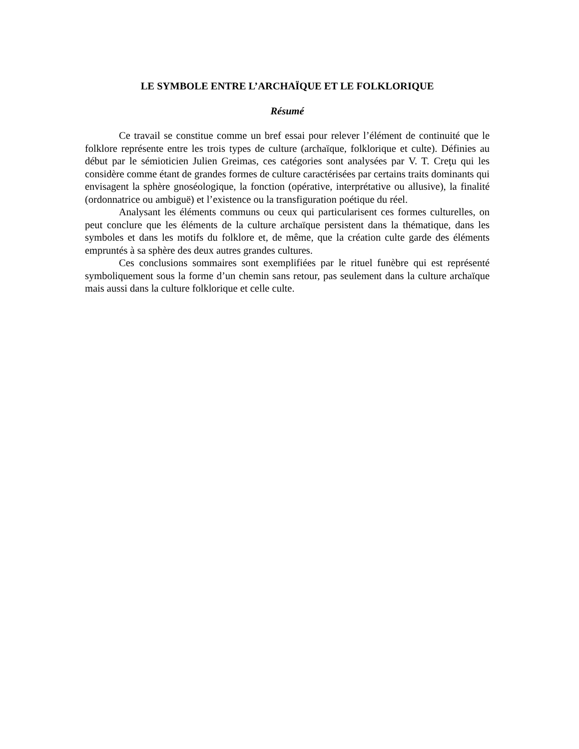LE SYMBOLE ENTRE L’ARCHAÏQUE ET LE FOLKLORIQUE
Résumé
Ce travail se constitue comme un bref essai pour relever l’élément de continuité que le folklore représente entre les trois types de culture (archaïque, folklorique et culte). Définies au début par le sémioticien Julien Greimas, ces catégories sont analysées par V. T. Creţu qui les considère comme étant de grandes formes de culture caractérisées par certains traits dominants qui envisagent la sphère gnoséologique, la fonction (opérative, interprétative ou allusive), la finalité (ordonnatrice ou ambiguë) et l’existence ou la transfiguration poétique du réel.
Analysant les éléments communs ou ceux qui particularisent ces formes culturelles, on peut conclure que les éléments de la culture archaïque persistent dans la thématique, dans les symboles et dans les motifs du folklore et, de même, que la création culte garde des éléments empruntés à sa sphère des deux autres grandes cultures.
Ces conclusions sommaires sont exemplifiées par le rituel funèbre qui est représenté symboliquement sous la forme d’un chemin sans retour, pas seulement dans la culture archaïque mais aussi dans la culture folklorique et celle culte.